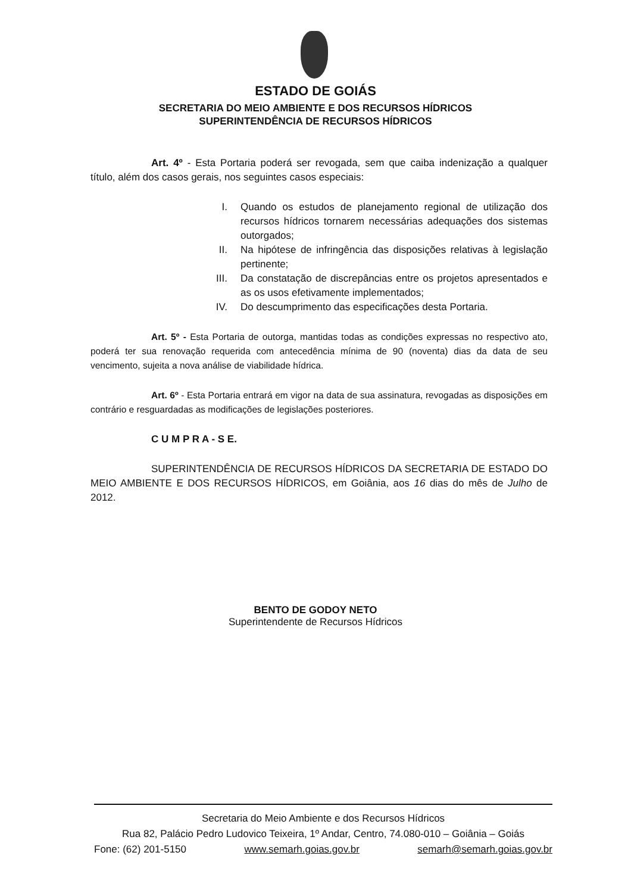ESTADO DE GOIÁS
SECRETARIA DO MEIO AMBIENTE E DOS RECURSOS HÍDRICOS
SUPERINTENDÊNCIA DE RECURSOS HÍDRICOS
Art. 4º - Esta Portaria poderá ser revogada, sem que caiba indenização a qualquer título, além dos casos gerais, nos seguintes casos especiais:
I. Quando os estudos de planejamento regional de utilização dos recursos hídricos tornarem necessárias adequações dos sistemas outorgados;
II. Na hipótese de infringência das disposições relativas à legislação pertinente;
III. Da constatação de discrepâncias entre os projetos apresentados e as os usos efetivamente implementados;
IV. Do descumprimento das especificações desta Portaria.
Art. 5º - Esta Portaria de outorga, mantidas todas as condições expressas no respectivo ato, poderá ter sua renovação requerida com antecedência mínima de 90 (noventa) dias da data de seu vencimento, sujeita a nova análise de viabilidade hídrica.
Art. 6º - Esta Portaria entrará em vigor na data de sua assinatura, revogadas as disposições em contrário e resguardadas as modificações de legislações posteriores.
C U M P R A - S E.
SUPERINTENDÊNCIA DE RECURSOS HÍDRICOS DA SECRETARIA DE ESTADO DO MEIO AMBIENTE E DOS RECURSOS HÍDRICOS, em Goiânia, aos 16 dias do mês de Julho de 2012.
BENTO DE GODOY NETO
Superintendente de Recursos Hídricos
Secretaria do Meio Ambiente e dos Recursos Hídricos
Rua 82, Palácio Pedro Ludovico Teixeira, 1º Andar, Centro, 74.080-010 – Goiânia – Goiás
Fone: (62) 201-5150 www.semarh.goias.gov.br semarh@semarh.goias.gov.br